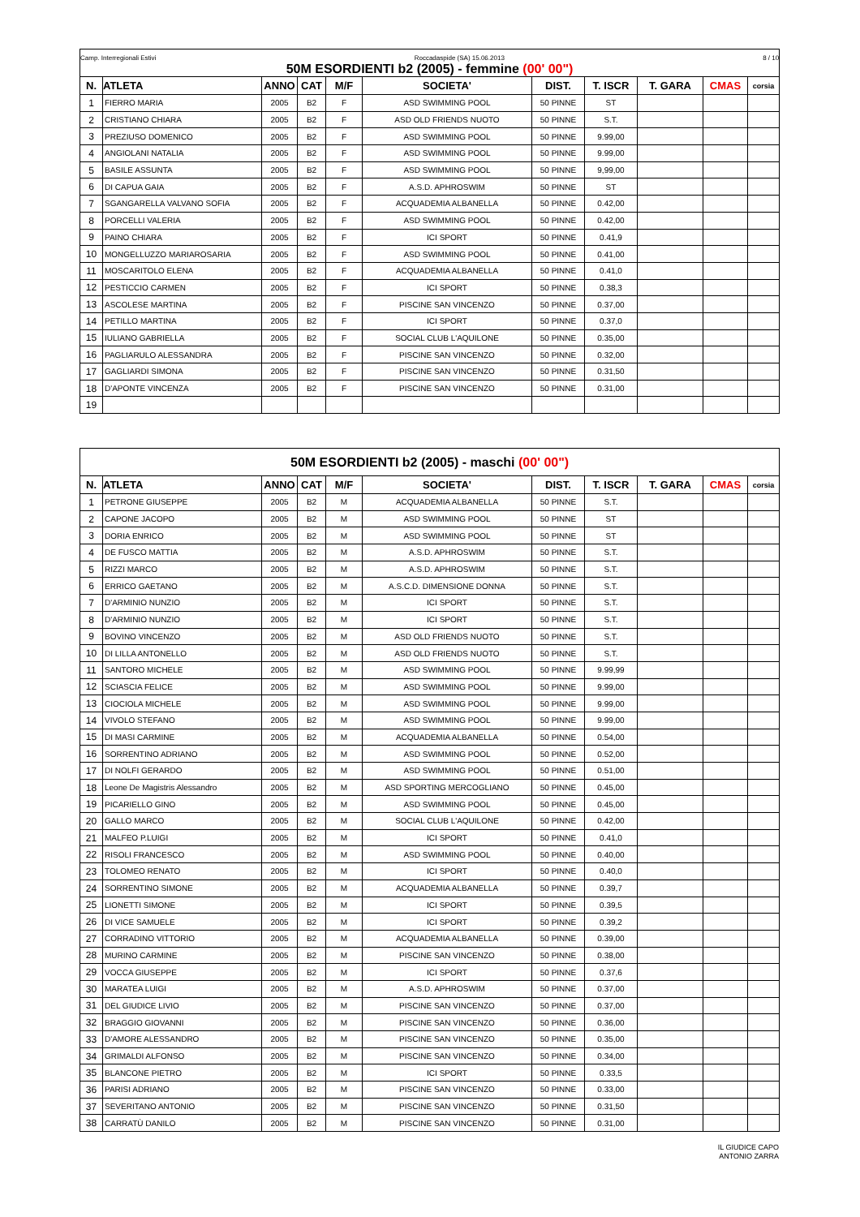| Camp. Interregionali Estivi Roccadaspide (SA) 15.06.2013 8 / 10 50M ESORDIENTI b2 (2005) - femmine (00' 00") | | | | | | | | | | |
| N. | ATLETA | ANNO | CAT | M/F | SOCIETA' | DIST. | T. ISCR | T. GARA | CMAS | corsia |
| 1 | FIERRO MARIA | 2005 | B2 | F | ASD SWIMMING POOL | 50 PINNE | ST | | | |
| 2 | CRISTIANO CHIARA | 2005 | B2 | F | ASD OLD FRIENDS NUOTO | 50 PINNE | S.T. | | | |
| 3 | PREZIUSO DOMENICO | 2005 | B2 | F | ASD SWIMMING POOL | 50 PINNE | 9.99,00 | | | |
| 4 | ANGIOLANI NATALIA | 2005 | B2 | F | ASD SWIMMING POOL | 50 PINNE | 9.99,00 | | | |
| 5 | BASILE ASSUNTA | 2005 | B2 | F | ASD SWIMMING POOL | 50 PINNE | 9,99,00 | | | |
| 6 | DI CAPUA GAIA | 2005 | B2 | F | A.S.D. APHROSWIM | 50 PINNE | ST | | | |
| 7 | SGANGARELLA VALVANO SOFIA | 2005 | B2 | F | ACQUADEMIA ALBANELLA | 50 PINNE | 0.42,00 | | | |
| 8 | PORCELLI VALERIA | 2005 | B2 | F | ASD SWIMMING POOL | 50 PINNE | 0.42,00 | | | |
| 9 | PAINO CHIARA | 2005 | B2 | F | ICI SPORT | 50 PINNE | 0.41,9 | | | |
| 10 | MONGELLUZZO MARIAROSARIA | 2005 | B2 | F | ASD SWIMMING POOL | 50 PINNE | 0.41,00 | | | |
| 11 | MOSCARITOLO ELENA | 2005 | B2 | F | ACQUADEMIA ALBANELLA | 50 PINNE | 0.41,0 | | | |
| 12 | PESTICCIO CARMEN | 2005 | B2 | F | ICI SPORT | 50 PINNE | 0.38,3 | | | |
| 13 | ASCOLESE MARTINA | 2005 | B2 | F | PISCINE SAN VINCENZO | 50 PINNE | 0.37,00 | | | |
| 14 | PETILLO MARTINA | 2005 | B2 | F | ICI SPORT | 50 PINNE | 0.37,0 | | | |
| 15 | IULIANO GABRIELLA | 2005 | B2 | F | SOCIAL CLUB L'AQUILONE | 50 PINNE | 0.35,00 | | | |
| 16 | PAGLIARULO ALESSANDRA | 2005 | B2 | F | PISCINE SAN VINCENZO | 50 PINNE | 0.32,00 | | | |
| 17 | GAGLIARDI SIMONA | 2005 | B2 | F | PISCINE SAN VINCENZO | 50 PINNE | 0.31,50 | | | |
| 18 | D'APONTE VINCENZA | 2005 | B2 | F | PISCINE SAN VINCENZO | 50 PINNE | 0.31,00 | | | |
| 19 | | | | | | | | | | |
| 50M ESORDIENTI b2 (2005) - maschi (00' 00") | | | | | | | | | | |
| N. | ATLETA | ANNO | CAT | M/F | SOCIETA' | DIST. | T. ISCR | T. GARA | CMAS | corsia |
| 1 | PETRONE GIUSEPPE | 2005 | B2 | M | ACQUADEMIA ALBANELLA | 50 PINNE | S.T. | | | |
| 2 | CAPONE JACOPO | 2005 | B2 | M | ASD SWIMMING POOL | 50 PINNE | ST | | | |
| 3 | DORIA ENRICO | 2005 | B2 | M | ASD SWIMMING POOL | 50 PINNE | ST | | | |
| 4 | DE FUSCO MATTIA | 2005 | B2 | M | A.S.D. APHROSWIM | 50 PINNE | S.T. | | | |
| 5 | RIZZI MARCO | 2005 | B2 | M | A.S.D. APHROSWIM | 50 PINNE | S.T. | | | |
| 6 | ERRICO GAETANO | 2005 | B2 | M | A.S.C.D. DIMENSIONE DONNA | 50 PINNE | S.T. | | | |
| 7 | D'ARMINIO NUNZIO | 2005 | B2 | M | ICI SPORT | 50 PINNE | S.T. | | | |
| 8 | D'ARMINIO NUNZIO | 2005 | B2 | M | ICI SPORT | 50 PINNE | S.T. | | | |
| 9 | BOVINO VINCENZO | 2005 | B2 | M | ASD OLD FRIENDS NUOTO | 50 PINNE | S.T. | | | |
| 10 | DI LILLA ANTONELLO | 2005 | B2 | M | ASD OLD FRIENDS NUOTO | 50 PINNE | S.T. | | | |
| 11 | SANTORO MICHELE | 2005 | B2 | M | ASD SWIMMING POOL | 50 PINNE | 9.99,99 | | | |
| 12 | SCIASCIA FELICE | 2005 | B2 | M | ASD SWIMMING POOL | 50 PINNE | 9.99,00 | | | |
| 13 | CIOCIOLA MICHELE | 2005 | B2 | M | ASD SWIMMING POOL | 50 PINNE | 9.99,00 | | | |
| 14 | VIVOLO STEFANO | 2005 | B2 | M | ASD SWIMMING POOL | 50 PINNE | 9.99,00 | | | |
| 15 | DI MASI CARMINE | 2005 | B2 | M | ACQUADEMIA ALBANELLA | 50 PINNE | 0.54,00 | | | |
| 16 | SORRENTINO ADRIANO | 2005 | B2 | M | ASD SWIMMING POOL | 50 PINNE | 0.52,00 | | | |
| 17 | DI NOLFI GERARDO | 2005 | B2 | M | ASD SWIMMING POOL | 50 PINNE | 0.51,00 | | | |
| 18 | Leone De Magistris Alessandro | 2005 | B2 | M | ASD SPORTING MERCOGLIANO | 50 PINNE | 0.45,00 | | | |
| 19 | PICARIELLO GINO | 2005 | B2 | M | ASD SWIMMING POOL | 50 PINNE | 0.45,00 | | | |
| 20 | GALLO MARCO | 2005 | B2 | M | SOCIAL CLUB L'AQUILONE | 50 PINNE | 0.42,00 | | | |
| 21 | MALFEO P.LUIGI | 2005 | B2 | M | ICI SPORT | 50 PINNE | 0.41,0 | | | |
| 22 | RISOLI FRANCESCO | 2005 | B2 | M | ASD SWIMMING POOL | 50 PINNE | 0.40,00 | | | |
| 23 | TOLOMEO RENATO | 2005 | B2 | M | ICI SPORT | 50 PINNE | 0.40,0 | | | |
| 24 | SORRENTINO SIMONE | 2005 | B2 | M | ACQUADEMIA ALBANELLA | 50 PINNE | 0.39,7 | | | |
| 25 | LIONETTI SIMONE | 2005 | B2 | M | ICI SPORT | 50 PINNE | 0.39,5 | | | |
| 26 | DI VICE SAMUELE | 2005 | B2 | M | ICI SPORT | 50 PINNE | 0.39,2 | | | |
| 27 | CORRADINO VITTORIO | 2005 | B2 | M | ACQUADEMIA ALBANELLA | 50 PINNE | 0.39,00 | | | |
| 28 | MURINO CARMINE | 2005 | B2 | M | PISCINE SAN VINCENZO | 50 PINNE | 0.38,00 | | | |
| 29 | VOCCA GIUSEPPE | 2005 | B2 | M | ICI SPORT | 50 PINNE | 0.37,6 | | | |
| 30 | MARATEA LUIGI | 2005 | B2 | M | A.S.D. APHROSWIM | 50 PINNE | 0.37,00 | | | |
| 31 | DEL GIUDICE LIVIO | 2005 | B2 | M | PISCINE SAN VINCENZO | 50 PINNE | 0.37,00 | | | |
| 32 | BRAGGIO GIOVANNI | 2005 | B2 | M | PISCINE SAN VINCENZO | 50 PINNE | 0.36,00 | | | |
| 33 | D'AMORE ALESSANDRO | 2005 | B2 | M | PISCINE SAN VINCENZO | 50 PINNE | 0.35,00 | | | |
| 34 | GRIMALDI ALFONSO | 2005 | B2 | M | PISCINE SAN VINCENZO | 50 PINNE | 0.34,00 | | | |
| 35 | BLANCONE PIETRO | 2005 | B2 | M | ICI SPORT | 50 PINNE | 0.33,5 | | | |
| 36 | PARISI ADRIANO | 2005 | B2 | M | PISCINE SAN VINCENZO | 50 PINNE | 0.33,00 | | | |
| 37 | SEVERITANO ANTONIO | 2005 | B2 | M | PISCINE SAN VINCENZO | 50 PINNE | 0.31,50 | | | |
| 38 | CARRATÙ DANILO | 2005 | B2 | M | PISCINE SAN VINCENZO | 50 PINNE | 0.31,00 | | | |
IL GIUDICE CAPO
ANTONIO ZARRA